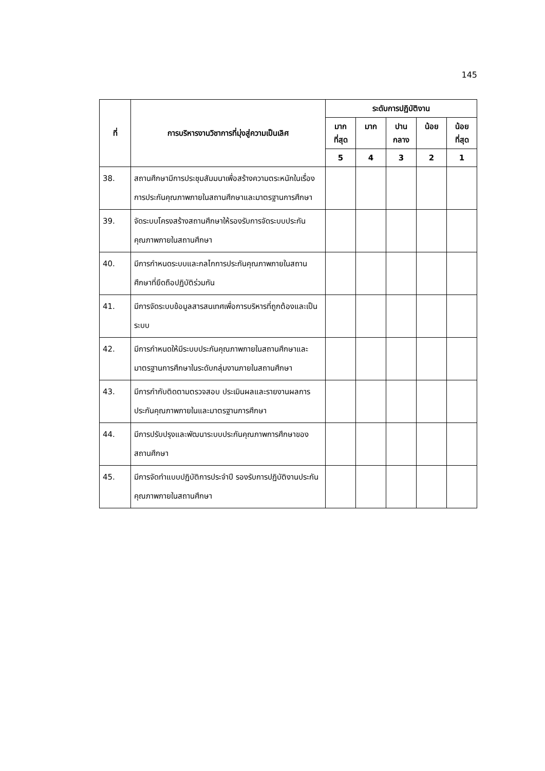145
| ที่ | การบริหารงานวิชาการที่มุ่งสู่ความเป็นเลิศ | ระดับการปฏิบัติงาน | | | | |
| --- | --- | --- | --- | --- | --- | --- |
| | | มาก ที่สุด | มาก | ปาน กลาง | น้อย | น้อย ที่สุด |
| | | 5 | 4 | 3 | 2 | 1 |
| 38. | สถานศึกษามีการประชุมสัมมนาเพื่อสร้างความตระหนักในเรื่องการประกันคุณภาพภายในสถานศึกษาและมาตรฐานการศึกษา | | | | | |
| 39. | จัดระบบโครงสร้างสถานศึกษาให้รองรับการจัดระบบประกันคุณภาพภายในสถานศึกษา | | | | | |
| 40. | มีการกำหนดระบบและกลไกการประกันคุณภาพภายในสถานศึกษาที่ยึดถือปฏิบัติร่วมกัน | | | | | |
| 41. | มีการจัดระบบข้อมูลสารสนเทศเพื่อการบริหารที่ถูกต้องและเป็นระบบ | | | | | |
| 42. | มีการกำหนดให้มีระบบประกันคุณภาพภายในสถานศึกษาและมาตรฐานการศึกษาในระดับกลุ่มงานภายในสถานศึกษา | | | | | |
| 43. | มีการกำกับติดตามตรวจสอบ ประเมินผลและรายงานผลการประกันคุณภาพภายในและมาตรฐานการศึกษา | | | | | |
| 44. | มีการปรับปรุงและพัฒนาระบบประกันคุณภาพการศึกษาของสถานศึกษา | | | | | |
| 45. | มีการจัดทำแบบปฏิบัติการประจำปี รองรับการปฏิบัติงานประกันคุณภาพภายในสถานศึกษา | | | | | |